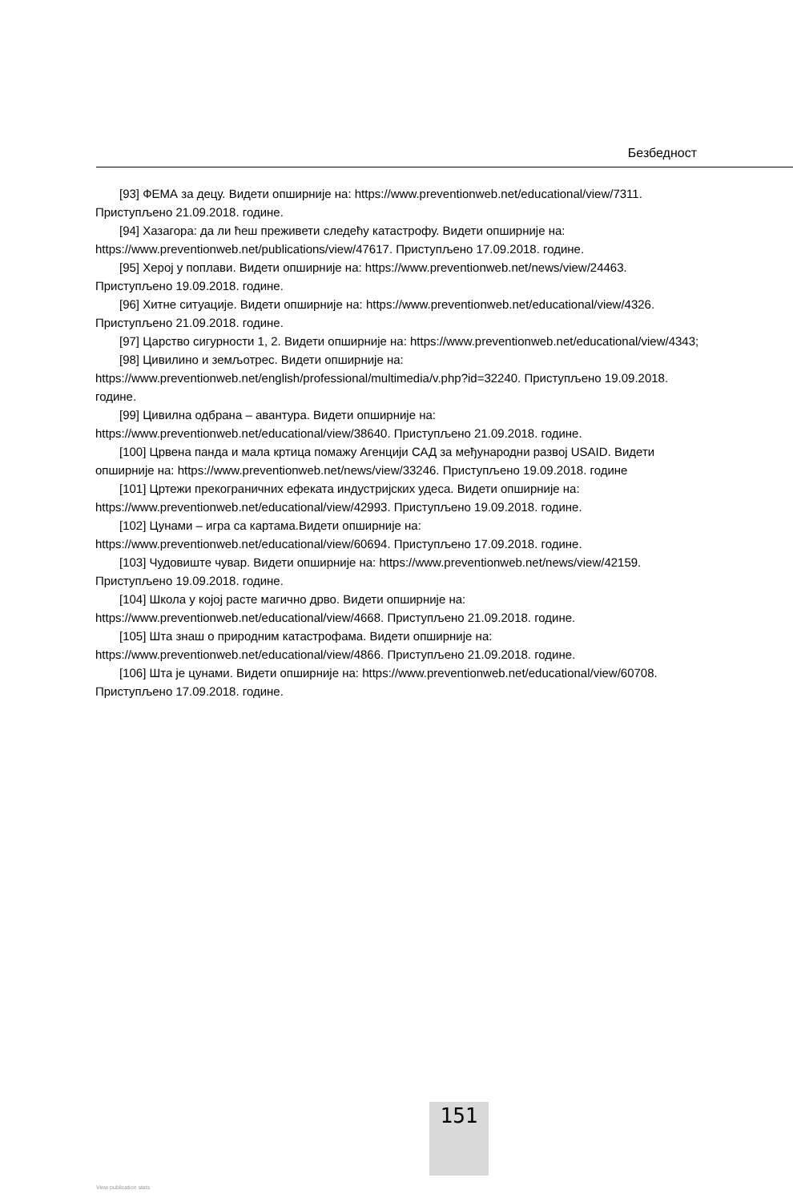Безбедност
[93] ФЕМА за децу. Видети опширније на: https://www.preventionweb.net/educational/view/7311. Приступљено 21.09.2018. године.
[94] Хазагора: да ли ћеш преживети следећу катастрофу. Видети опширније на: https://www.preventionweb.net/publications/view/47617. Приступљено 17.09.2018. године.
[95] Херој у поплави. Видети опширније на: https://www.preventionweb.net/news/view/24463. Приступљено 19.09.2018. године.
[96] Хитне ситуације. Видети опширније на: https://www.preventionweb.net/educational/view/4326. Приступљено 21.09.2018. године.
[97] Царство сигурности 1, 2. Видети опширније на: https://www.preventionweb.net/educational/view/4343;
[98] Цивилино и земљотрес. Видети опширније на: https://www.preventionweb.net/english/professional/multimedia/v.php?id=32240. Приступљено 19.09.2018. године.
[99] Цивилна одбрана – авантура. Видети опширније на: https://www.preventionweb.net/educational/view/38640. Приступљено 21.09.2018. године.
[100] Црвена панда и мала кртица помажу Агенцији САД за међународни развој USAID. Видети опширније на: https://www.preventionweb.net/news/view/33246. Приступљено 19.09.2018. године
[101] Цртежи прекограничних ефеката индустријских удеса. Видети опширније на: https://www.preventionweb.net/educational/view/42993. Приступљено 19.09.2018. године.
[102] Цунами – игра са картама.Видети опширније на: https://www.preventionweb.net/educational/view/60694. Приступљено 17.09.2018. године.
[103] Чудовиште чувар. Видети опширније на: https://www.preventionweb.net/news/view/42159. Приступљено 19.09.2018. године.
[104] Школа у којој расте магично дрво. Видети опширније на: https://www.preventionweb.net/educational/view/4668. Приступљено 21.09.2018. године.
[105] Шта знаш о природним катастрофама. Видети опширније на: https://www.preventionweb.net/educational/view/4866. Приступљено 21.09.2018. године.
[106] Шта је цунами. Видети опширније на: https://www.preventionweb.net/educational/view/60708. Приступљено 17.09.2018. године.
151
View publication stats